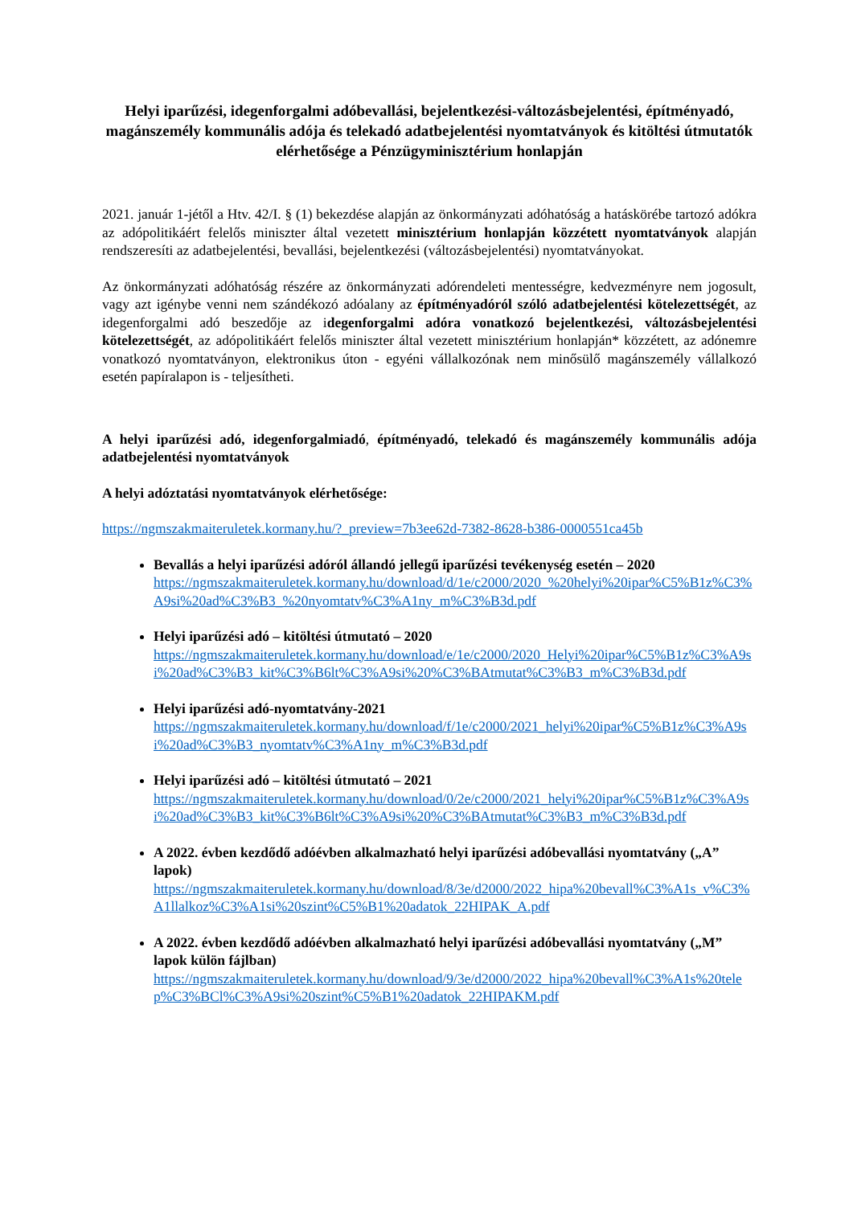Helyi iparűzési, idegenforgalmi adóbevallási, bejelentkezési-változásbejelentési, építményadó, magánszemély kommunális adója és telekadó adatbejelentési nyomtatványok és kitöltési útmutatók elérhetősége a Pénzügyminisztérium honlapján
2021. január 1-jétől a Htv. 42/I. § (1) bekezdése alapján az önkormányzati adóhatóság a hatáskörébe tartozó adókra az adópolitikáért felelős miniszter által vezetett minisztérium honlapján közzétett nyomtatványok alapján rendszeresíti az adatbejelentési, bevallási, bejelentkezési (változásbejelentési) nyomtatványokat.
Az önkormányzati adóhatóság részére az önkormányzati adórendeleti mentességre, kedvezményre nem jogosult, vagy azt igénybe venni nem szándékozó adóalany az építményadóról szóló adatbejelentési kötelezettségét, az idegenforgalmi adó beszedője az idegenforgalmi adóra vonatkozó bejelentkezési, változásbejelentési kötelezettségét, az adópolitikáért felelős miniszter által vezetett minisztérium honlapján* közzétett, az adónemre vonatkozó nyomtatványon, elektronikus úton - egyéni vállalkozónak nem minősülő magánszemély vállalkozó esetén papíralapon is - teljesítheti.
A helyi iparűzési adó, idegenforgalmiadó, építményadó, telekadó és magánszemély kommunális adója adatbejelentési nyomtatványok
A helyi adóztatási nyomtatványok elérhetősége:
https://ngmszakmaiteruletek.kormany.hu/?_preview=7b3ee62d-7382-8628-b386-0000551ca45b
Bevallás a helyi iparűzési adóról állandó jellegű iparűzési tevékenység esetén – 2020
https://ngmszakmaiteruletek.kormany.hu/download/d/1e/c2000/2020_%20helyi%20ipar%C5%B1z%C3%A9si%20ad%C3%B3_%20nyomtatv%C3%A1ny_m%C3%B3d.pdf
Helyi iparűzési adó – kitöltési útmutató – 2020
https://ngmszakmaiteruletek.kormany.hu/download/e/1e/c2000/2020_Helyi%20ipar%C5%B1z%C3%A9si%20ad%C3%B3_kit%C3%B6lt%C3%A9si%20%C3%BAtmutat%C3%B3_m%C3%B3d.pdf
Helyi iparűzési adó-nyomtatvány-2021
https://ngmszakmaiteruletek.kormany.hu/download/f/1e/c2000/2021_helyi%20ipar%C5%B1z%C3%A9si%20ad%C3%B3_nyomtatv%C3%A1ny_m%C3%B3d.pdf
Helyi iparűzési adó – kitöltési útmutató – 2021
https://ngmszakmaiteruletek.kormany.hu/download/0/2e/c2000/2021_helyi%20ipar%C5%B1z%C3%A9si%20ad%C3%B3_kit%C3%B6lt%C3%A9si%20%C3%BAtmutat%C3%B3_m%C3%B3d.pdf
A 2022. évben kezdődő adóévben alkalmazható helyi iparűzési adóbevallási nyomtatvány („A” lapok)
https://ngmszakmaiteruletek.kormany.hu/download/8/3e/d2000/2022_hipa%20bevall%C3%A1s_v%C3%A1llalkoz%C3%A1si%20szint%C5%B1%20adatok_22HIPAK_A.pdf
A 2022. évben kezdődő adóévben alkalmazható helyi iparűzési adóbevallási nyomtatvány („M” lapok külön fájlban)
https://ngmszakmaiteruletek.kormany.hu/download/9/3e/d2000/2022_hipa%20bevall%C3%A1s%20telep%C3%BCl%C3%A9si%20szint%C5%B1%20adatok_22HIPAKM.pdf